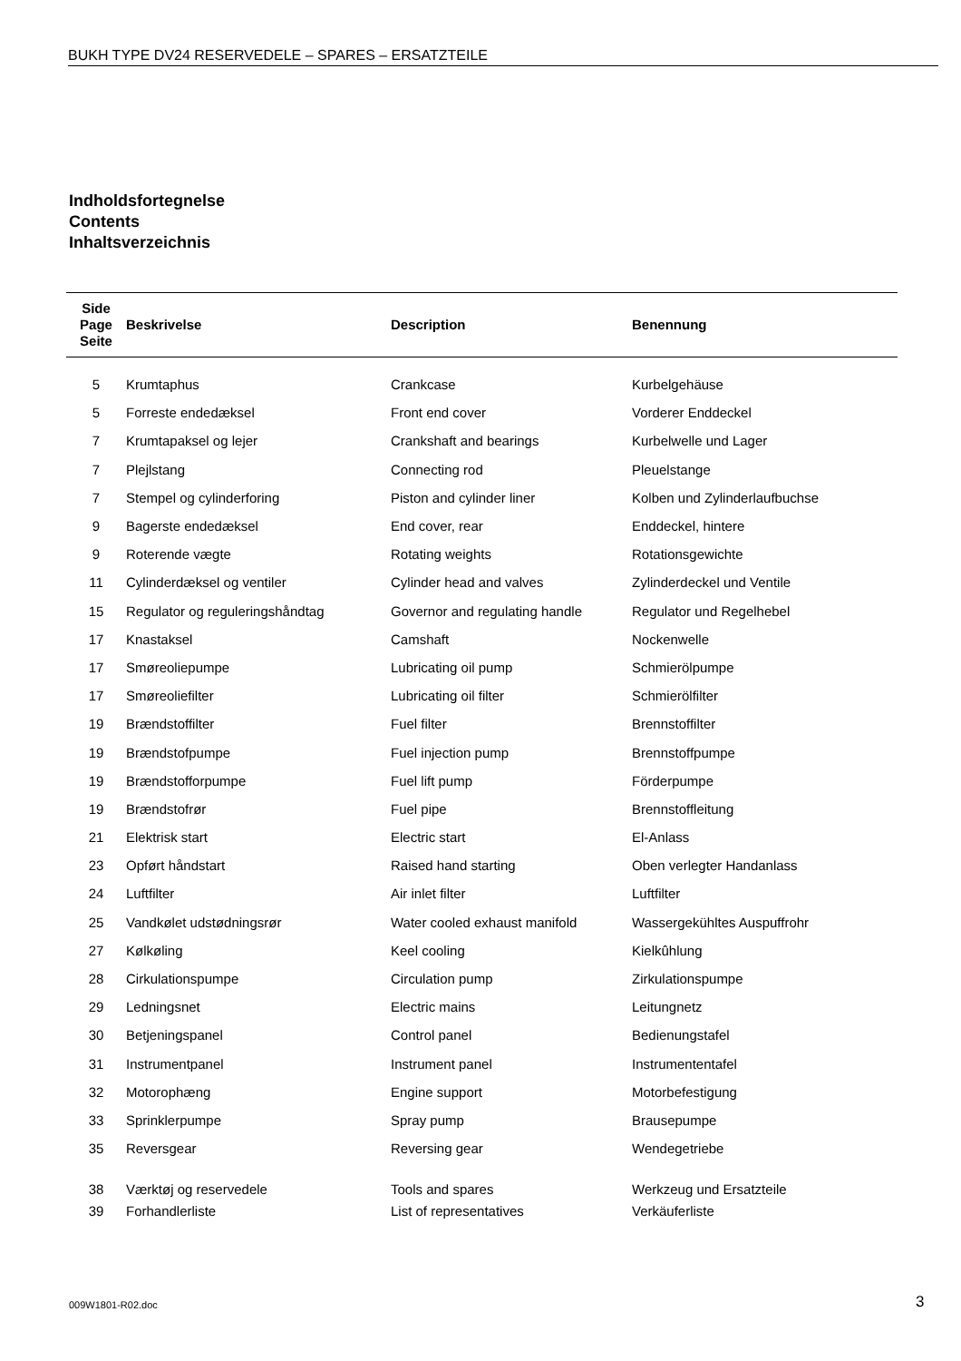BUKH TYPE DV24 RESERVEDELE – SPARES – ERSATZTEILE
Indholdsfortegnelse
Contents
Inhaltsverzeichnis
| Side Page Seite | Beskrivelse | Description | Benennung |
| --- | --- | --- | --- |
| 5 | Krumtaphus | Crankcase | Kurbelgehäuse |
| 5 | Forreste endedæksel | Front end cover | Vorderer Enddeckel |
| 7 | Krumtapaksel og lejer | Crankshaft and bearings | Kurbelwelle und Lager |
| 7 | Plejlstang | Connecting rod | Pleuelstange |
| 7 | Stempel og cylinderforing | Piston and cylinder liner | Kolben und Zylinderlaufbuchse |
| 9 | Bagerste endedæksel | End cover, rear | Enddeckel, hintere |
| 9 | Roterende vægte | Rotating weights | Rotationsgewichte |
| 11 | Cylinderdæksel og ventiler | Cylinder head and valves | Zylinderdeckel und Ventile |
| 15 | Regulator og reguleringshåndtag | Governor and regulating handle | Regulator und Regelhebel |
| 17 | Knastaksel | Camshaft | Nockenwelle |
| 17 | Smøreoliepumpe | Lubricating oil pump | Schmierölpumpe |
| 17 | Smøreoliefilter | Lubricating oil filter | Schmierölfilter |
| 19 | Brændstoffilter | Fuel filter | Brennstoffilter |
| 19 | Brændstofpumpe | Fuel injection pump | Brennstoffpumpe |
| 19 | Brændstofforpumpe | Fuel lift pump | Förderpumpe |
| 19 | Brændstofrør | Fuel pipe | Brennstoffleitung |
| 21 | Elektrisk start | Electric start | El-Anlass |
| 23 | Opført håndstart | Raised hand starting | Oben verlegter Handanlass |
| 24 | Luftfilter | Air inlet filter | Luftfilter |
| 25 | Vandkølet udstødningsrør | Water cooled exhaust manifold | Wassergekühltes Auspuffrohr |
| 27 | Kølkøling | Keel cooling | Kielkûhlung |
| 28 | Cirkulationspumpe | Circulation pump | Zirkulationspumpe |
| 29 | Ledningsnet | Electric mains | Leitungnetz |
| 30 | Betjeningspanel | Control panel | Bedienungstafel |
| 31 | Instrumentpanel | Instrument panel | Instrumententafel |
| 32 | Motorophæng | Engine support | Motorbefestigung |
| 33 | Sprinklerpumpe | Spray pump | Brausepumpe |
| 35 | Reversgear | Reversing gear | Wendegetriebe |
| 38 | Værktøj og reservedele | Tools and spares | Werkzeug und Ersatzteile |
| 39 | Forhandlerliste | List of representatives | Verkäuferliste |
009W1801-R02.doc 3